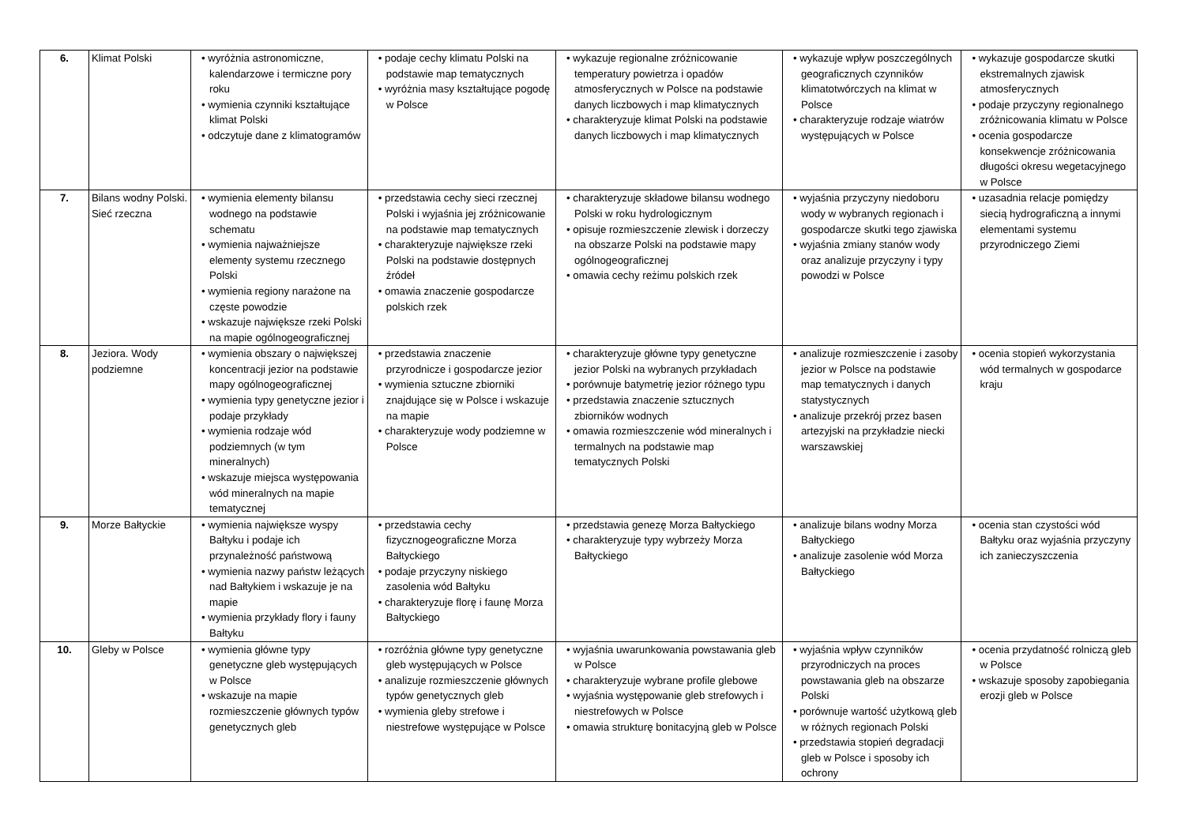| 6. | Klimat Polski | • wyróżnia astronomiczne, kalendarzowe i termiczne pory roku • wymienia czynniki kształtujące klimat Polski • odczytuje dane z klimatogramów | • podaje cechy klimatu Polski na podstawie map tematycznych • wyróżnia masy kształtujące pogodę w Polsce | • wykazuje regionalne zróżnicowanie temperatury powietrza i opadów atmosferycznych w Polsce na podstawie danych liczbowych i map klimatycznych • charakteryzuje klimat Polski na podstawie danych liczbowych i map klimatycznych | • wykazuje wpływ poszczególnych geograficznych czynników klimatotwórczych na klimat w Polsce • charakteryzuje rodzaje wiatrów występujących w Polsce | • wykazuje gospodarcze skutki ekstremalnych zjawisk atmosferycznych • podaje przyczyny regionalnego zróżnicowania klimatu w Polsce • ocenia gospodarcze konsekwencje zróżnicowania długości okresu wegetacyjnego w Polsce |
| 7. | Bilans wodny Polski. Sieć rzeczna | • wymienia elementy bilansu wodnego na podstawie schematu • wymienia najważniejsze elementy systemu rzecznego Polski • wymienia regiony narażone na częste powodzie • wskazuje największe rzeki Polski na mapie ogólnogeograficznej | • przedstawia cechy sieci rzecznej Polski i wyjaśnia jej zróżnicowanie na podstawie map tematycznych • charakteryzuje największe rzeki Polski na podstawie dostępnych źródeł • omawia znaczenie gospodarcze polskich rzek | • charakteryzuje składowe bilansu wodnego Polski w roku hydrologicznym • opisuje rozmieszczenie zlewisk i dorzeczy na obszarze Polski na podstawie mapy ogólnogeograficznej • omawia cechy reżimu polskich rzek | • wyjaśnia przyczyny niedoboru wody w wybranych regionach i gospodarcze skutki tego zjawiska • wyjaśnia zmiany stanów wody oraz analizuje przyczyny i typy powodzi w Polsce | • uzasadnia relacje pomiędzy siecią hydrograficzną a innymi elementami systemu przyrodniczego Ziemi |
| 8. | Jeziora. Wody podziemne | • wymienia obszary o największej koncentracji jezior na podstawie mapy ogólnogeograficznej • wymienia typy genetyczne jezior i podaje przykłady • wymienia rodzaje wód podziemnych (w tym mineralnych) • wskazuje miejsca występowania wód mineralnych na mapie tematycznej | • przedstawia znaczenie przyrodnicze i gospodarcze jezior • wymienia sztuczne zbiorniki znajdujące się w Polsce i wskazuje na mapie • charakteryzuje wody podziemne w Polsce | • charakteryzuje główne typy genetyczne jezior Polski na wybranych przykładach • porównuje batymetrię jezior różnego typu • przedstawia znaczenie sztucznych zbiorników wodnych • omawia rozmieszczenie wód mineralnych i termalnych na podstawie map tematycznych Polski | • analizuje rozmieszczenie i zasoby jezior w Polsce na podstawie map tematycznych i danych statystycznych • analizuje przekrój przez basen artezyjski na przykładzie niecki warszawskiej | • ocenia stopień wykorzystania wód termalnych w gospodarce kraju |
| 9. | Morze Bałtyckie | • wymienia największe wyspy Bałtyku i podaje ich przynależność państwową • wymienia nazwy państw leżących nad Bałtykiem i wskazuje je na mapie • wymienia przykłady flory i fauny Bałtyku | • przedstawia cechy fizycznogeograficzne Morza Bałtyckiego • podaje przyczyny niskiego zasolenia wód Bałtyku • charakteryzuje florę i faunę Morza Bałtyckiego | • przedstawia genezę Morza Bałtyckiego • charakteryzuje typy wybrzeży Morza Bałtyckiego | • analizuje bilans wodny Morza Bałtyckiego • analizuje zasolenie wód Morza Bałtyckiego | • ocenia stan czystości wód Bałtyku oraz wyjaśnia przyczyny ich zanieczyszczenia |
| 10. | Gleby w Polsce | • wymienia główne typy genetyczne gleb występujących w Polsce • wskazuje na mapie rozmieszczenie głównych typów genetycznych gleb | • rozróżnia główne typy genetyczne gleb występujących w Polsce • analizuje rozmieszczenie głównych typów genetycznych gleb • wymienia gleby strefowe i niestrefowe występujące w Polsce | • wyjaśnia uwarunkowania powstawania gleb w Polsce • charakteryzuje wybrane profile glebowe • wyjaśnia występowanie gleb strefowych i niestrefowych w Polsce • omawia strukturę bonitacyjną gleb w Polsce | • wyjaśnia wpływ czynników przyrodniczych na proces powstawania gleb na obszarze Polski • porównuje wartość użytkową gleb w różnych regionach Polski • przedstawia stopień degradacji gleb w Polsce i sposoby ich ochrony | • ocenia przydatność rolniczą gleb w Polsce • wskazuje sposoby zapobiegania erozji gleb w Polsce |